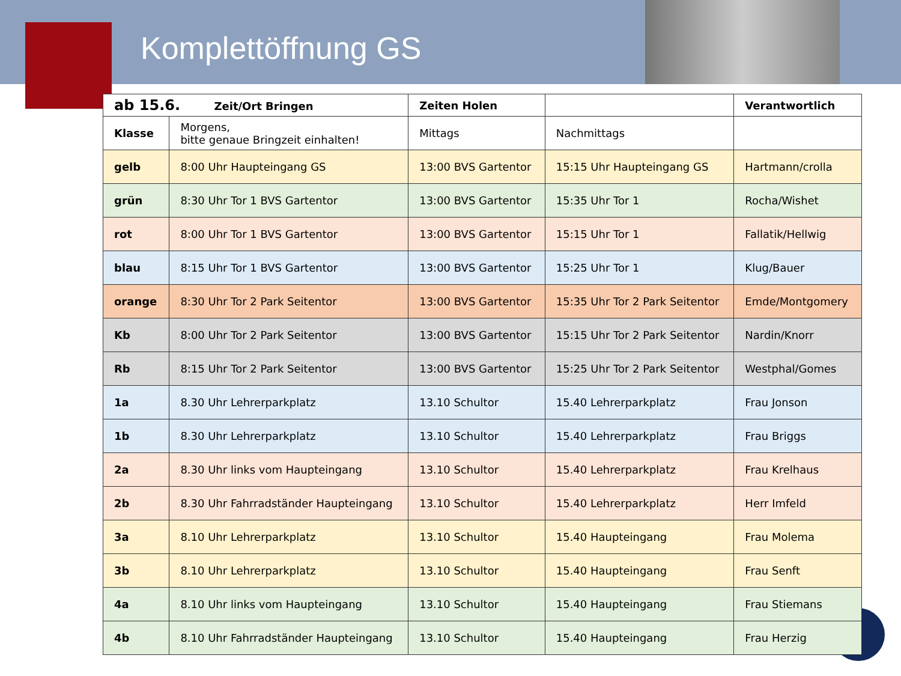Komplettöffnung GS
| ab 15.6. Zeit/Ort Bringen | | Zeiten Holen | | Verantwortlich |
| --- | --- | --- | --- | --- |
| Klasse | Morgens, bitte genaue Bringzeit einhalten! | Mittags | Nachmittags | |
| gelb | 8:00 Uhr Haupteingang GS | 13:00 BVS Gartentor | 15:15 Uhr Haupteingang GS | Hartmann/crolla |
| grün | 8:30 Uhr Tor 1 BVS Gartentor | 13:00 BVS Gartentor | 15:35 Uhr Tor 1 | Rocha/Wishet |
| rot | 8:00 Uhr Tor 1 BVS Gartentor | 13:00 BVS Gartentor | 15:15 Uhr Tor 1 | Fallatik/Hellwig |
| blau | 8:15 Uhr Tor 1 BVS Gartentor | 13:00 BVS Gartentor | 15:25 Uhr Tor 1 | Klug/Bauer |
| orange | 8:30 Uhr Tor 2 Park Seitentor | 13:00 BVS Gartentor | 15:35 Uhr Tor 2 Park Seitentor | Emde/Montgomery |
| Kb | 8:00 Uhr Tor 2 Park Seitentor | 13:00 BVS Gartentor | 15:15 Uhr Tor 2 Park Seitentor | Nardin/Knorr |
| Rb | 8:15 Uhr Tor 2 Park Seitentor | 13:00 BVS Gartentor | 15:25 Uhr Tor 2 Park Seitentor | Westphal/Gomes |
| 1a | 8.30 Uhr Lehrerparkplatz | 13.10 Schultor | 15.40 Lehrerparkplatz | Frau Jonson |
| 1b | 8.30 Uhr Lehrerparkplatz | 13.10 Schultor | 15.40 Lehrerparkplatz | Frau Briggs |
| 2a | 8.30 Uhr links vom Haupteingang | 13.10 Schultor | 15.40 Lehrerparkplatz | Frau Krelhaus |
| 2b | 8.30 Uhr Fahrradständer Haupteingang | 13.10 Schultor | 15.40 Lehrerparkplatz | Herr Imfeld |
| 3a | 8.10 Uhr Lehrerparkplatz | 13.10 Schultor | 15.40 Haupteingang | Frau Molema |
| 3b | 8.10 Uhr Lehrerparkplatz | 13.10 Schultor | 15.40 Haupteingang | Frau Senft |
| 4a | 8.10 Uhr links vom Haupteingang | 13.10 Schultor | 15.40 Haupteingang | Frau Stiemans |
| 4b | 8.10 Uhr Fahrradständer Haupteingang | 13.10 Schultor | 15.40 Haupteingang | Frau Herzig |